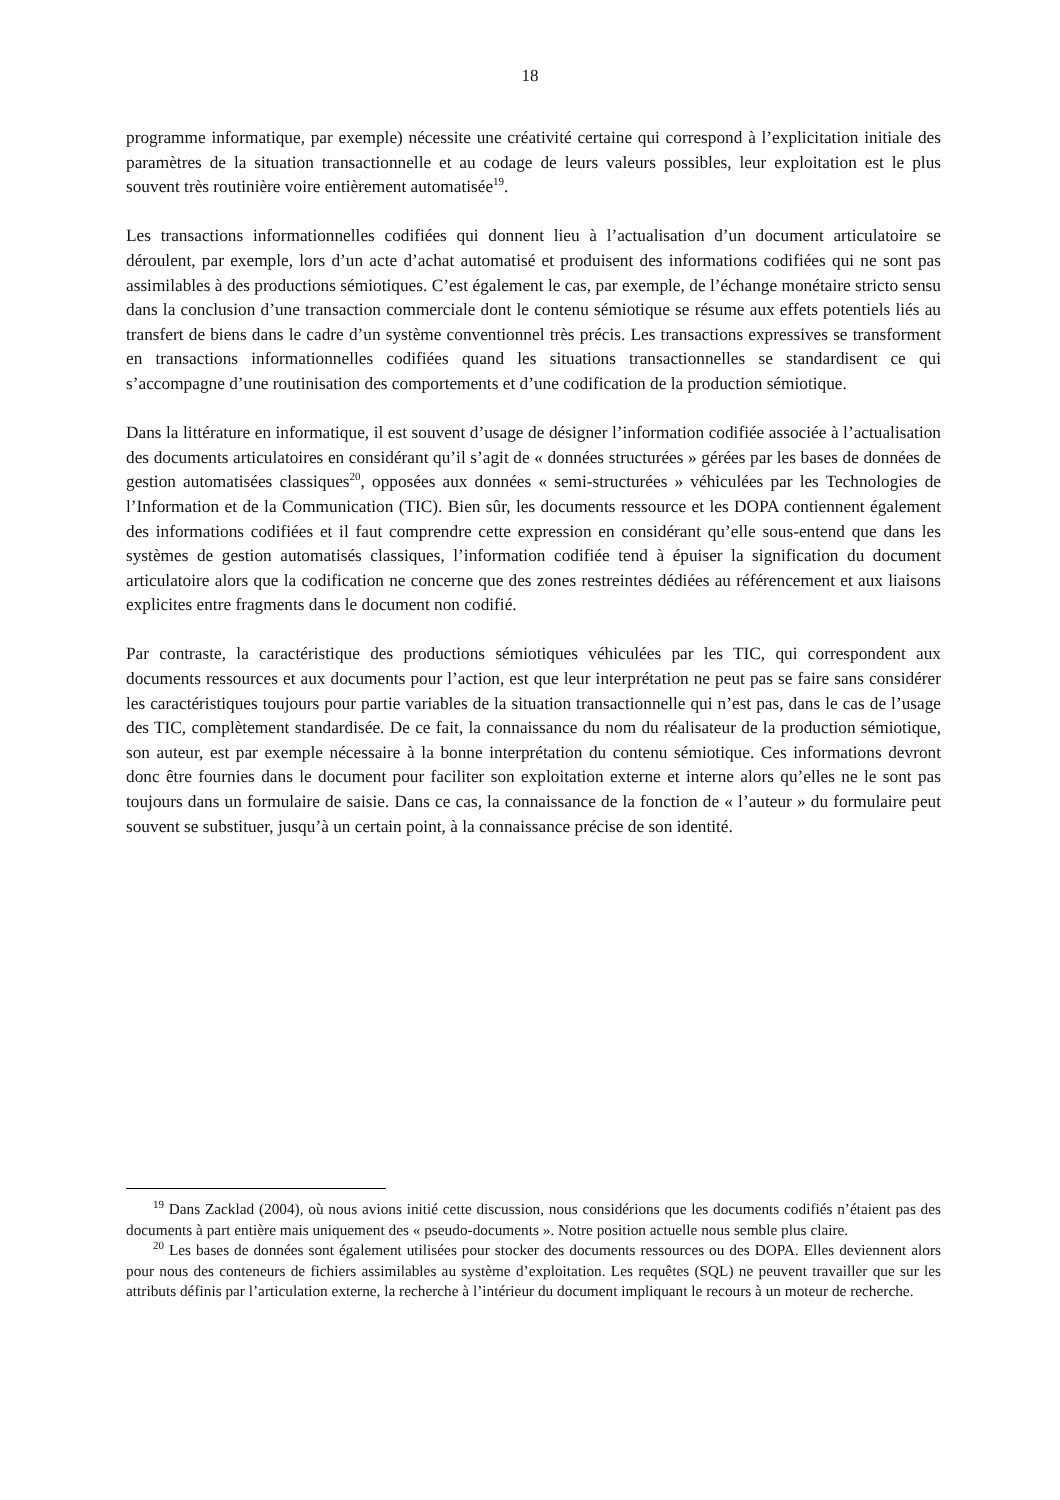18
programme informatique, par exemple) nécessite une créativité certaine qui correspond à l’explicitation initiale des paramètres de la situation transactionnelle et au codage de leurs valeurs possibles, leur exploitation est le plus souvent très routinière voire entièrement automatisée<sup>19</sup>.
Les transactions informationnelles codifiées qui donnent lieu à l’actualisation d’un document articulatoire se déroulent, par exemple, lors d’un acte d’achat automatisé et produisent des informations codifiées qui ne sont pas assimilables à des productions sémiotiques. C’est également le cas, par exemple, de l’échange monétaire stricto sensu dans la conclusion d’une transaction commerciale dont le contenu sémiotique se résume aux effets potentiels liés au transfert de biens dans le cadre d’un système conventionnel très précis. Les transactions expressives se transforment en transactions informationnelles codifiées quand les situations transactionnelles se standardisent ce qui s’accompagne d’une routinisation des comportements et d’une codification de la production sémiotique.
Dans la littérature en informatique, il est souvent d’usage de désigner l’information codifiée associée à l’actualisation des documents articulatoires en considérant qu’il s’agit de « données structurées » gérées par les bases de données de gestion automatisées classiques<sup>20</sup>, opposées aux données « semi-structurées » véhiculées par les Technologies de l’Information et de la Communication (TIC). Bien sûr, les documents ressource et les DOPA contiennent également des informations codifiées et il faut comprendre cette expression en considérant qu’elle sous-entend que dans les systèmes de gestion automatisés classiques, l’information codifiée tend à épuiser la signification du document articulatoire alors que la codification ne concerne que des zones restreintes dédiées au référencement et aux liaisons explicites entre fragments dans le document non codifié.
Par contraste, la caractéristique des productions sémiotiques véhiculées par les TIC, qui correspondent aux documents ressources et aux documents pour l’action, est que leur interprétation ne peut pas se faire sans considérer les caractéristiques toujours pour partie variables de la situation transactionnelle qui n’est pas, dans le cas de l’usage des TIC, complètement standardisée. De ce fait, la connaissance du nom du réalisateur de la production sémiotique, son auteur, est par exemple nécessaire à la bonne interprétation du contenu sémiotique. Ces informations devront donc être fournies dans le document pour faciliter son exploitation externe et interne alors qu’elles ne le sont pas toujours dans un formulaire de saisie. Dans ce cas, la connaissance de la fonction de « l’auteur » du formulaire peut souvent se substituer, jusqu’à un certain point, à la connaissance précise de son identité.
<sup>19</sup> Dans Zacklad (2004), où nous avions initié cette discussion, nous considérions que les documents codifiés n’étaient pas des documents à part entière mais uniquement des « pseudo-documents ». Notre position actuelle nous semble plus claire.
<sup>20</sup> Les bases de données sont également utilisées pour stocker des documents ressources ou des DOPA. Elles deviennent alors pour nous des conteneurs de fichiers assimilables au système d’exploitation. Les requêtes (SQL) ne peuvent travailler que sur les attributs définis par l’articulation externe, la recherche à l’intérieur du document impliquant le recours à un moteur de recherche.